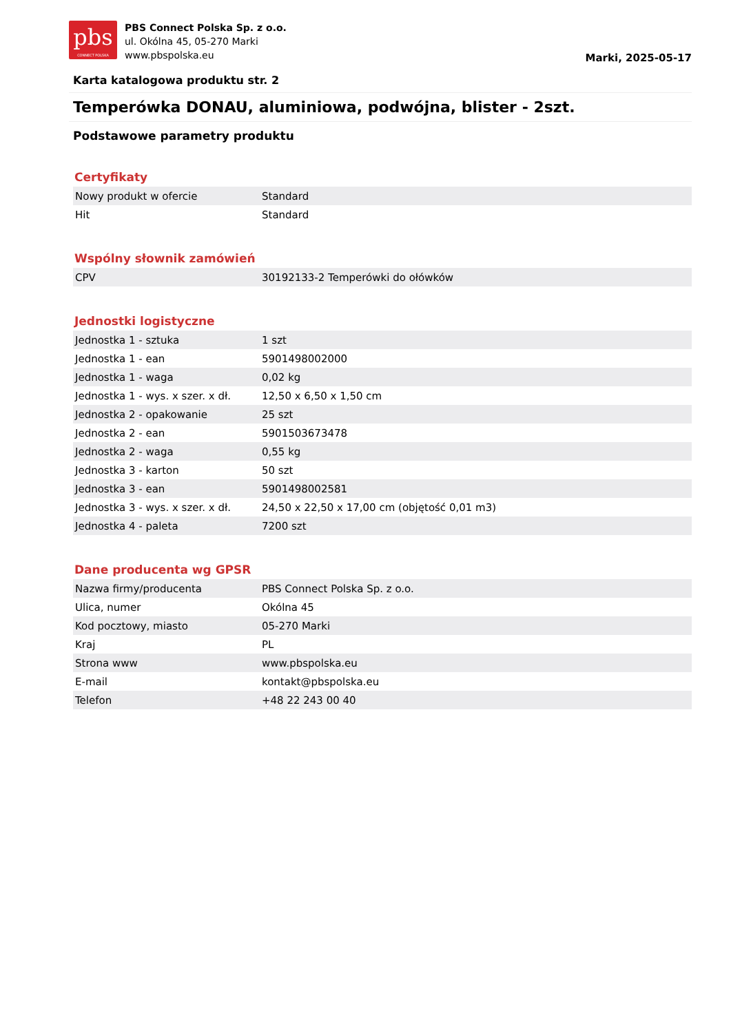pbs
CONNECT POLSKA
PBS Connect Polska Sp. z o.o.
ul. Okólna 45, 05-270 Marki
www.pbspolska.eu
Marki, 2025-05-17
Karta katalogowa produktu str. 2
Temperówka DONAU, aluminiowa, podwójna, blister - 2szt.
Podstawowe parametry produktu
Certyfikaty
| Nowy produkt w ofercie | Standard |
| Hit | Standard |
Wspólny słownik zamówień
| CPV | 30192133-2 Temperówki do ołówków |
Jednostki logistyczne
| Jednostka 1 - sztuka | 1 szt |
| Jednostka 1 - ean | 5901498002000 |
| Jednostka 1 - waga | 0,02 kg |
| Jednostka 1 - wys. x szer. x dł. | 12,50 x 6,50 x 1,50 cm |
| Jednostka 2 - opakowanie | 25 szt |
| Jednostka 2 - ean | 5901503673478 |
| Jednostka 2 - waga | 0,55 kg |
| Jednostka 3 - karton | 50 szt |
| Jednostka 3 - ean | 5901498002581 |
| Jednostka 3 - wys. x szer. x dł. | 24,50 x 22,50 x 17,00 cm (objętość 0,01 m3) |
| Jednostka 4 - paleta | 7200 szt |
Dane producenta wg GPSR
| Nazwa firmy/producenta | PBS Connect Polska Sp. z o.o. |
| Ulica, numer | Okólna 45 |
| Kod pocztowy, miasto | 05-270 Marki |
| Kraj | PL |
| Strona www | www.pbspolska.eu |
| E-mail | kontakt@pbspolska.eu |
| Telefon | +48 22 243 00 40 |